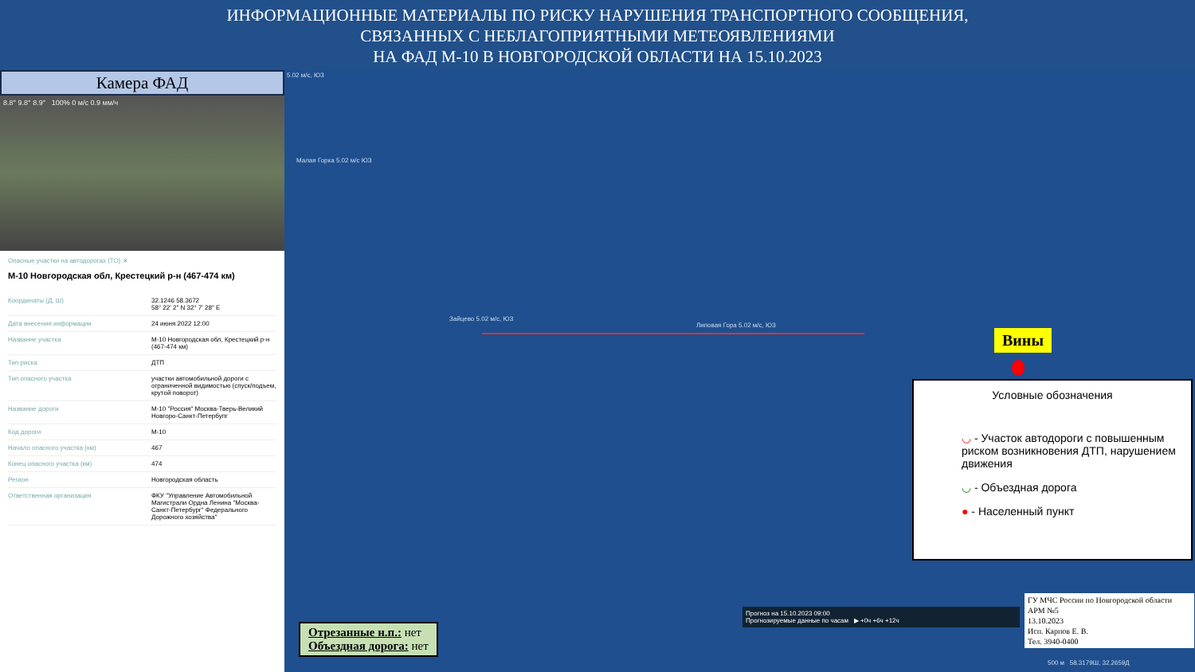ИНФОРМАЦИОННЫЕ МАТЕРИАЛЫ ПО РИСКУ НАРУШЕНИЯ ТРАНСПОРТНОГО СООБЩЕНИЯ,
СВЯЗАННЫХ С НЕБЛАГОПРИЯТНЫМИ МЕТЕОЯВЛЕНИЯМИ
НА ФАД М-10 В НОВГОРОДСКОЙ ОБЛАСТИ НА 15.10.2023
Камера ФАД
8.8° 9.8° 8.9° 100% 0 м/с 0.9 мм/ч
Опасные участки на автодорогах (ТО) ✕
М-10 Новгородская обл, Крестецкий р-н (467-474 км)
| Координаты (Д, Ш) | 32.1246 58.3672 58° 22' 2" N 32° 7' 28" E |
| Дата внесения информации | 24 июня 2022 12:00 |
| Название участка | М-10 Новгородская обл, Крестецкий р-н (467-474 км) |
| Тип риска | ДТП |
| Тип опасного участка | участки автомобильной дороги с ограниченной видимостью (спуск/подъем, крутой поворот) |
| Название дороги | М-10 "Россия" Москва-Тверь-Великий Новгоро-Санкт-Петербупг |
| Код дороги | М-10 |
| Начало опасного участка (км) | 467 |
| Конец опасного участка (км) | 474 |
| Регион | Новгородская область |
| Ответственная организация | ФКУ "Управление Автомобильной Магистрали Ордна Ленина "Москва-Санкт-Петербург" Федерального Дорожного хозяйства" |
5.02 м/с, ЮЗ
Малая Горка 5.02 м/с ЮЗ
Зайцево 5.02 м/с, ЮЗ
Липовая Гора 5.02 м/с, ЮЗ
Вины
Условные обозначения
◡ - Участок автодороги с повышенным риском возникновения ДТП, нарушением движения
◡ - Объездная дорога
● - Населенный пункт
Прогноз на 15.10.2023 09:00
Прогнозируемые данные по часам ▶ +0ч +6ч +12ч
Отрезанные н.п.: нет
Объездная дорога: нет
ГУ МЧС России по Новгородской области
АРМ №5
13.10.2023
Исп. Карпов Е. В.
Тел. 3940-0400
500 м 58.3179Ш, 32.2659Д